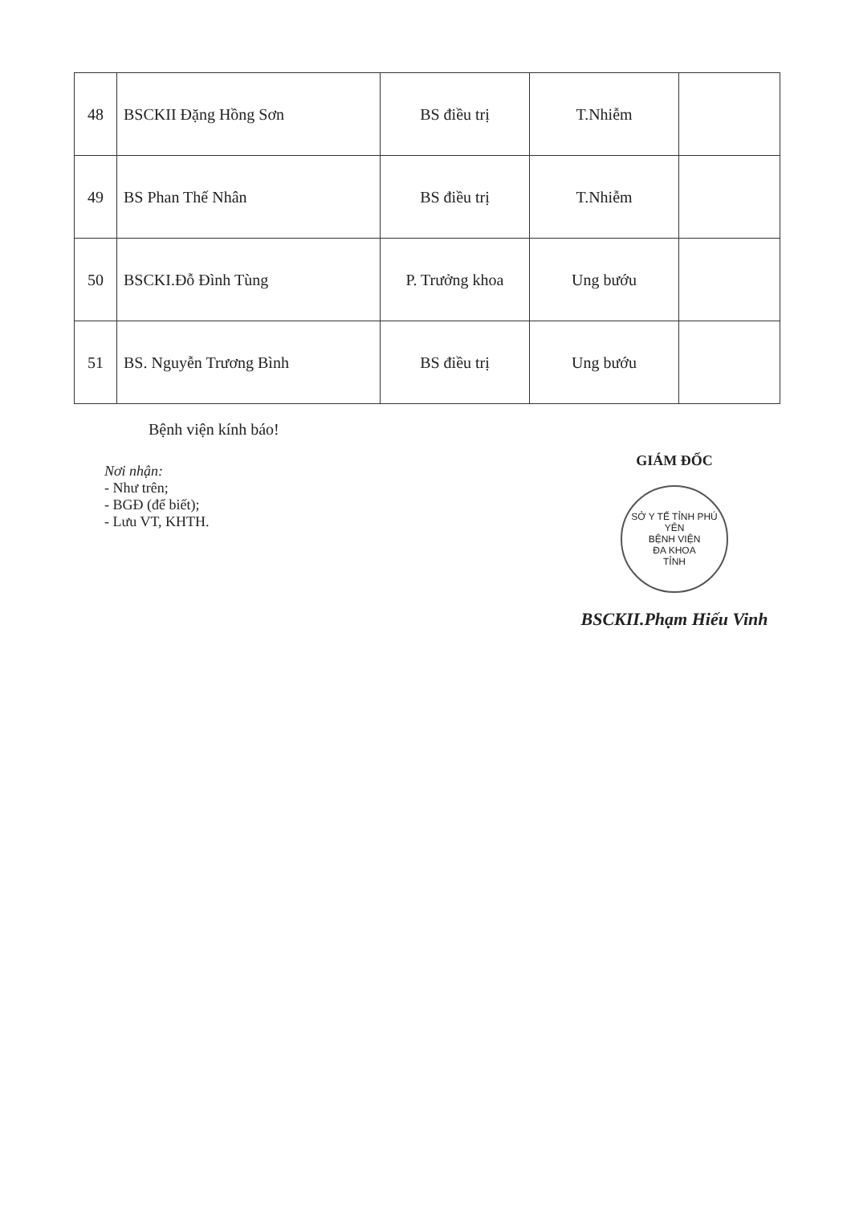| 48 | BSCKII Đặng Hồng Sơn | BS điều trị | T.Nhiễm | |
| 49 | BS Phan Thế Nhân | BS điều trị | T.Nhiễm | |
| 50 | BSCKI.Đỗ Đình Tùng | P. Trưởng khoa | Ung bướu | |
| 51 | BS. Nguyễn Trương Bình | BS điều trị | Ung bướu | |
Bệnh viện kính báo!
Nơi nhận:
- Như trên;
- BGĐ (để biết);
- Lưu VT, KHTH.
GIÁM ĐỐC
SỞ Y TẾ TỈNH PHÚ YÊN
BỆNH VIỆN
ĐA KHOA
TỈNH
BSCKII.Phạm Hiếu Vinh